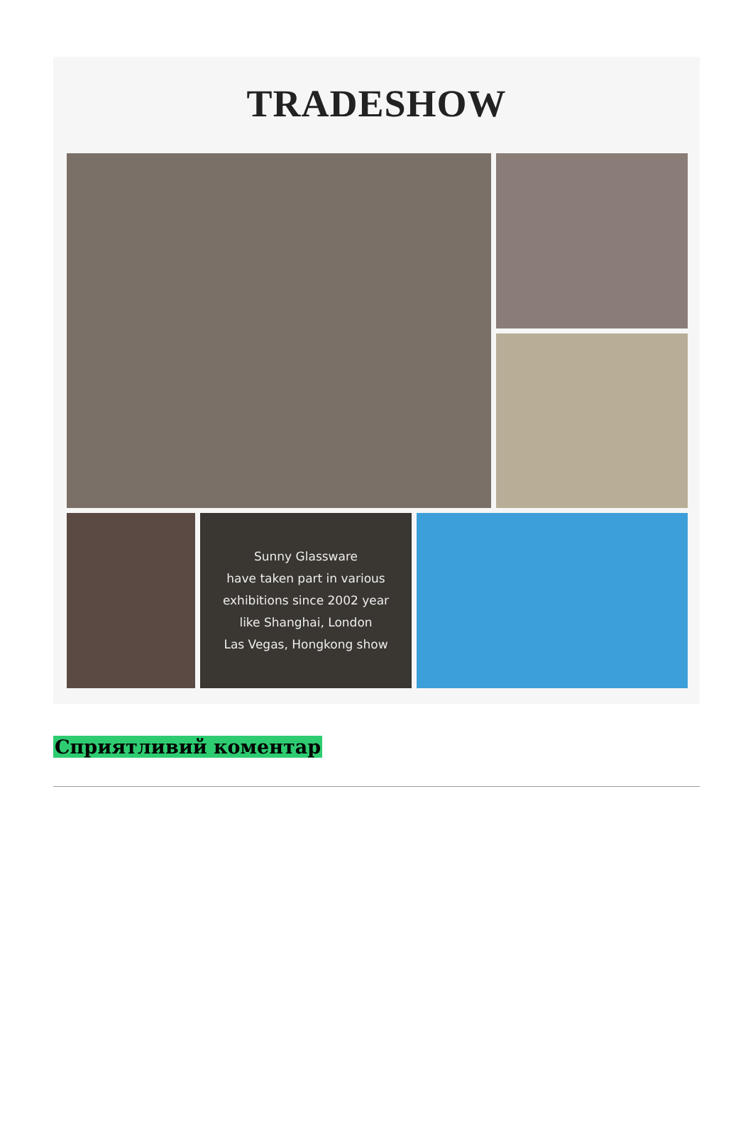TRADESHOW
Sunny Glassware
have taken part in various
exhibitions since 2002 year
like Shanghai, London
Las Vegas, Hongkong show
Сприятливий коментар